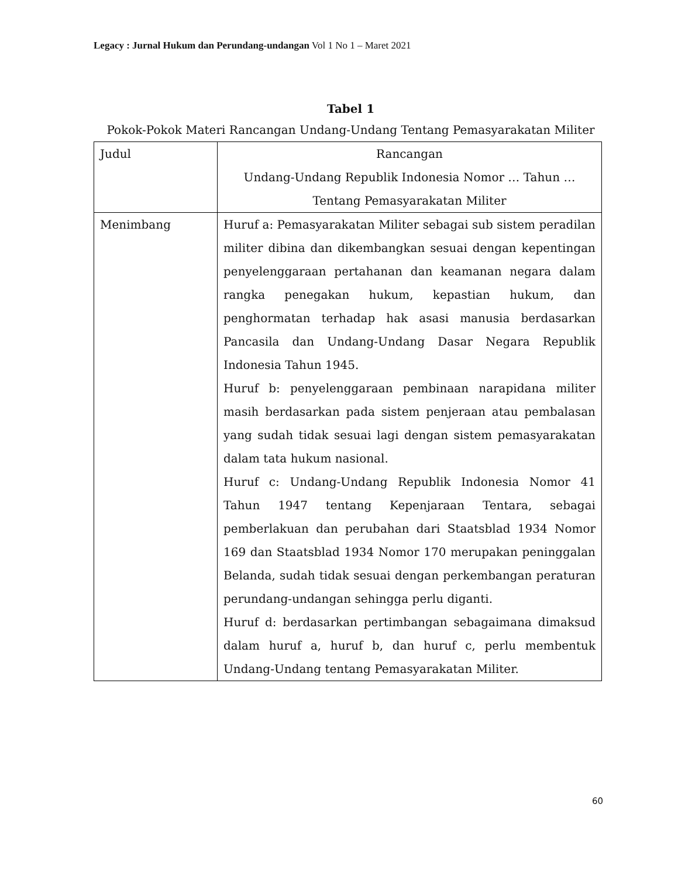Legacy : Jurnal Hukum dan Perundang-undangan Vol 1 No 1 – Maret 2021
Tabel 1
Pokok-Pokok Materi Rancangan Undang-Undang Tentang Pemasyarakatan Militer
| Judul | Rancangan Undang-Undang Republik Indonesia Nomor … Tahun … Tentang Pemasyarakatan Militer |
| Menimbang | Huruf a: Pemasyarakatan Militer sebagai sub sistem peradilan militer dibina dan dikembangkan sesuai dengan kepentingan penyelenggaraan pertahanan dan keamanan negara dalam rangka penegakan hukum, kepastian hukum, dan penghormatan terhadap hak asasi manusia berdasarkan Pancasila dan Undang-Undang Dasar Negara Republik Indonesia Tahun 1945. Huruf b: penyelenggaraan pembinaan narapidana militer masih berdasarkan pada sistem penjeraan atau pembalasan yang sudah tidak sesuai lagi dengan sistem pemasyarakatan dalam tata hukum nasional. Huruf c: Undang-Undang Republik Indonesia Nomor 41 Tahun 1947 tentang Kepenjaraan Tentara, sebagai pemberlakuan dan perubahan dari Staatsblad 1934 Nomor 169 dan Staatsblad 1934 Nomor 170 merupakan peninggalan Belanda, sudah tidak sesuai dengan perkembangan peraturan perundang-undangan sehingga perlu diganti. Huruf d: berdasarkan pertimbangan sebagaimana dimaksud dalam huruf a, huruf b, dan huruf c, perlu membentuk Undang-Undang tentang Pemasyarakatan Militer. |
60